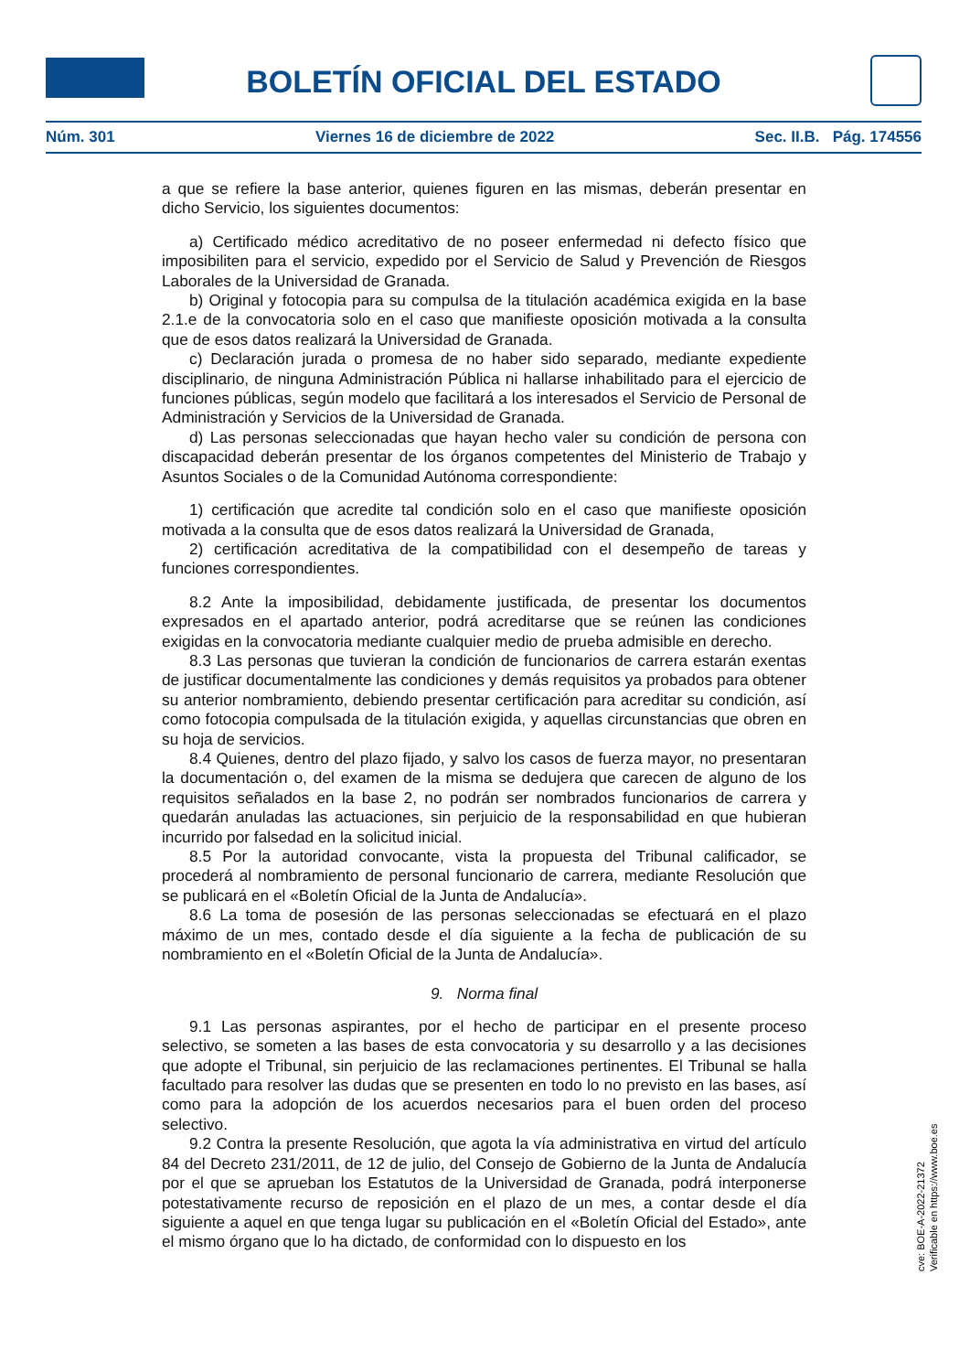BOLETÍN OFICIAL DEL ESTADO
Núm. 301 Viernes 16 de diciembre de 2022 Sec. II.B. Pág. 174556
a que se refiere la base anterior, quienes figuren en las mismas, deberán presentar en dicho Servicio, los siguientes documentos:
a) Certificado médico acreditativo de no poseer enfermedad ni defecto físico que imposibiliten para el servicio, expedido por el Servicio de Salud y Prevención de Riesgos Laborales de la Universidad de Granada.
b) Original y fotocopia para su compulsa de la titulación académica exigida en la base 2.1.e de la convocatoria solo en el caso que manifieste oposición motivada a la consulta que de esos datos realizará la Universidad de Granada.
c) Declaración jurada o promesa de no haber sido separado, mediante expediente disciplinario, de ninguna Administración Pública ni hallarse inhabilitado para el ejercicio de funciones públicas, según modelo que facilitará a los interesados el Servicio de Personal de Administración y Servicios de la Universidad de Granada.
d) Las personas seleccionadas que hayan hecho valer su condición de persona con discapacidad deberán presentar de los órganos competentes del Ministerio de Trabajo y Asuntos Sociales o de la Comunidad Autónoma correspondiente:
1) certificación que acredite tal condición solo en el caso que manifieste oposición motivada a la consulta que de esos datos realizará la Universidad de Granada,
2) certificación acreditativa de la compatibilidad con el desempeño de tareas y funciones correspondientes.
8.2 Ante la imposibilidad, debidamente justificada, de presentar los documentos expresados en el apartado anterior, podrá acreditarse que se reúnen las condiciones exigidas en la convocatoria mediante cualquier medio de prueba admisible en derecho.
8.3 Las personas que tuvieran la condición de funcionarios de carrera estarán exentas de justificar documentalmente las condiciones y demás requisitos ya probados para obtener su anterior nombramiento, debiendo presentar certificación para acreditar su condición, así como fotocopia compulsada de la titulación exigida, y aquellas circunstancias que obren en su hoja de servicios.
8.4 Quienes, dentro del plazo fijado, y salvo los casos de fuerza mayor, no presentaran la documentación o, del examen de la misma se dedujera que carecen de alguno de los requisitos señalados en la base 2, no podrán ser nombrados funcionarios de carrera y quedarán anuladas las actuaciones, sin perjuicio de la responsabilidad en que hubieran incurrido por falsedad en la solicitud inicial.
8.5 Por la autoridad convocante, vista la propuesta del Tribunal calificador, se procederá al nombramiento de personal funcionario de carrera, mediante Resolución que se publicará en el «Boletín Oficial de la Junta de Andalucía».
8.6 La toma de posesión de las personas seleccionadas se efectuará en el plazo máximo de un mes, contado desde el día siguiente a la fecha de publicación de su nombramiento en el «Boletín Oficial de la Junta de Andalucía».
9. Norma final
9.1 Las personas aspirantes, por el hecho de participar en el presente proceso selectivo, se someten a las bases de esta convocatoria y su desarrollo y a las decisiones que adopte el Tribunal, sin perjuicio de las reclamaciones pertinentes. El Tribunal se halla facultado para resolver las dudas que se presenten en todo lo no previsto en las bases, así como para la adopción de los acuerdos necesarios para el buen orden del proceso selectivo.
9.2 Contra la presente Resolución, que agota la vía administrativa en virtud del artículo 84 del Decreto 231/2011, de 12 de julio, del Consejo de Gobierno de la Junta de Andalucía por el que se aprueban los Estatutos de la Universidad de Granada, podrá interponerse potestativamente recurso de reposición en el plazo de un mes, a contar desde el día siguiente a aquel en que tenga lugar su publicación en el «Boletín Oficial del Estado», ante el mismo órgano que lo ha dictado, de conformidad con lo dispuesto en los
cve: BOE-A-2022-21372
Verificable en https://www.boe.es